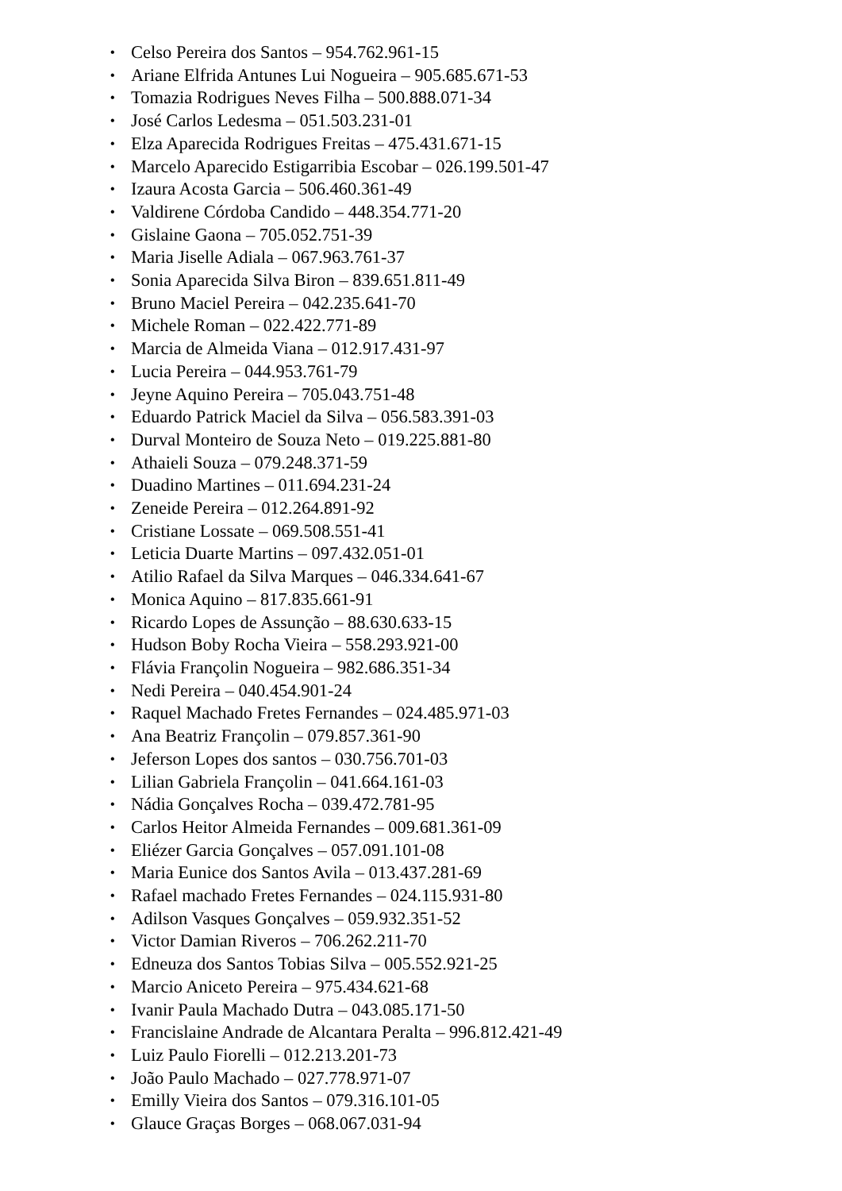• Celso Pereira dos Santos – 954.762.961-15
• Ariane Elfrida Antunes Lui Nogueira – 905.685.671-53
• Tomazia Rodrigues Neves Filha – 500.888.071-34
• José Carlos Ledesma – 051.503.231-01
• Elza Aparecida Rodrigues Freitas – 475.431.671-15
• Marcelo Aparecido Estigarribia Escobar – 026.199.501-47
• Izaura Acosta Garcia – 506.460.361-49
• Valdirene Córdoba Candido – 448.354.771-20
• Gislaine Gaona – 705.052.751-39
• Maria Jiselle Adiala – 067.963.761-37
• Sonia Aparecida Silva Biron – 839.651.811-49
• Bruno Maciel Pereira – 042.235.641-70
• Michele Roman – 022.422.771-89
• Marcia de Almeida Viana – 012.917.431-97
• Lucia Pereira – 044.953.761-79
• Jeyne Aquino Pereira – 705.043.751-48
• Eduardo Patrick Maciel da Silva – 056.583.391-03
• Durval Monteiro de Souza Neto – 019.225.881-80
• Athaieli Souza – 079.248.371-59
• Duadino Martines – 011.694.231-24
• Zeneide Pereira – 012.264.891-92
• Cristiane Lossate – 069.508.551-41
• Leticia Duarte Martins – 097.432.051-01
• Atilio Rafael da Silva Marques – 046.334.641-67
• Monica Aquino – 817.835.661-91
• Ricardo Lopes de Assunção – 88.630.633-15
• Hudson Boby Rocha Vieira – 558.293.921-00
• Flávia Françolin Nogueira – 982.686.351-34
• Nedi Pereira – 040.454.901-24
• Raquel Machado Fretes Fernandes – 024.485.971-03
• Ana Beatriz Françolin – 079.857.361-90
• Jeferson Lopes dos santos – 030.756.701-03
• Lilian Gabriela Françolin – 041.664.161-03
• Nádia Gonçalves Rocha – 039.472.781-95
• Carlos Heitor Almeida Fernandes – 009.681.361-09
• Eliézer Garcia Gonçalves – 057.091.101-08
• Maria Eunice dos Santos Avila – 013.437.281-69
• Rafael machado Fretes Fernandes – 024.115.931-80
• Adilson Vasques Gonçalves – 059.932.351-52
• Victor Damian Riveros – 706.262.211-70
• Edneuza dos Santos Tobias Silva – 005.552.921-25
• Marcio Aniceto Pereira – 975.434.621-68
• Ivanir Paula Machado Dutra – 043.085.171-50
• Francislaine Andrade de Alcantara Peralta – 996.812.421-49
• Luiz Paulo Fiorelli – 012.213.201-73
• João Paulo Machado – 027.778.971-07
• Emilly Vieira dos Santos – 079.316.101-05
• Glauce Graças Borges – 068.067.031-94